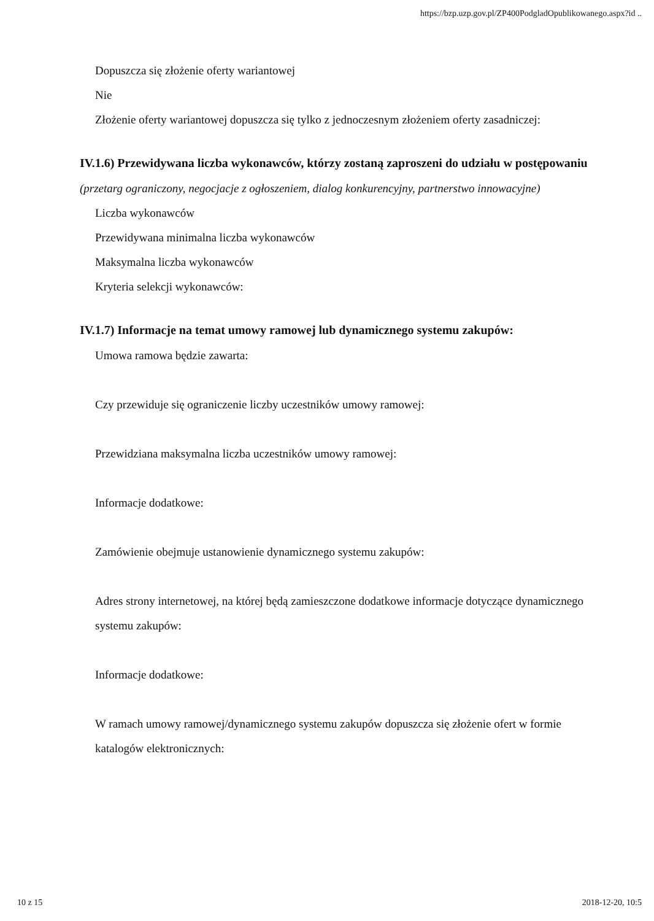https://bzp.uzp.gov.pl/ZP400PodgladOpublikowanego.aspx?id ..
Dopuszcza się złożenie oferty wariantowej
Nie
Złożenie oferty wariantowej dopuszcza się tylko z jednoczesnym złożeniem oferty zasadniczej:
IV.1.6) Przewidywana liczba wykonawców, którzy zostaną zaproszeni do udziału w postępowaniu
(przetarg ograniczony, negocjacje z ogłoszeniem, dialog konkurencyjny, partnerstwo innowacyjne)
Liczba wykonawców
Przewidywana minimalna liczba wykonawców
Maksymalna liczba wykonawców
Kryteria selekcji wykonawców:
IV.1.7) Informacje na temat umowy ramowej lub dynamicznego systemu zakupów:
Umowa ramowa będzie zawarta:
Czy przewiduje się ograniczenie liczby uczestników umowy ramowej:
Przewidziana maksymalna liczba uczestników umowy ramowej:
Informacje dodatkowe:
Zamówienie obejmuje ustanowienie dynamicznego systemu zakupów:
Adres strony internetowej, na której będą zamieszczone dodatkowe informacje dotyczące dynamicznego systemu zakupów:
Informacje dodatkowe:
W ramach umowy ramowej/dynamicznego systemu zakupów dopuszcza się złożenie ofert w formie katalogów elektronicznych:
10 z 15 2018-12-20, 10:5